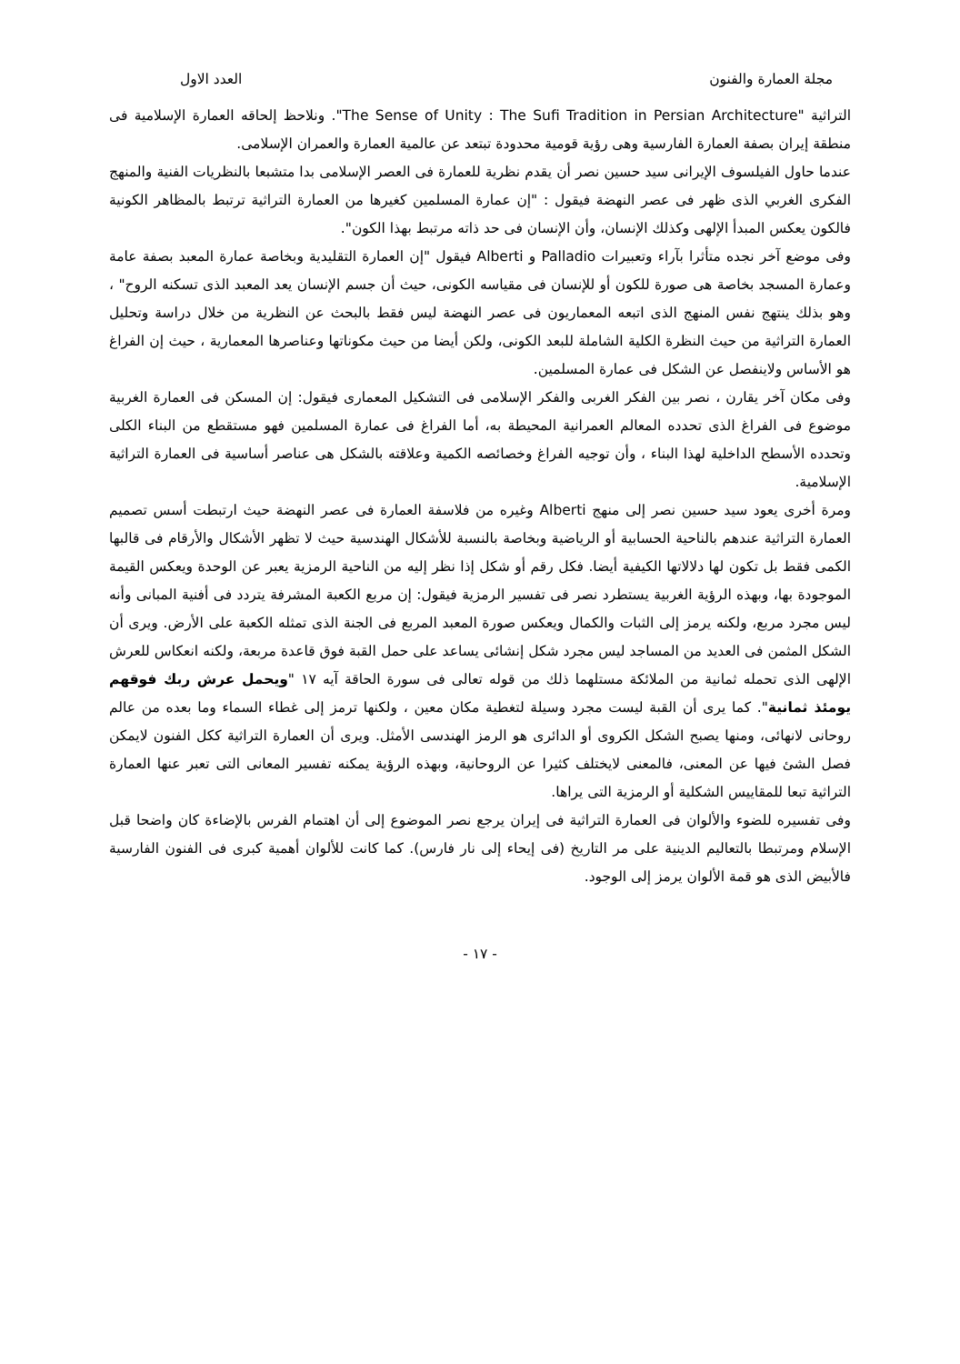مجلة العمارة والفنون العدد الاول
التراثية "The Sense of Unity : The Sufi Tradition in Persian Architecture". ونلاحظ إلحاقه العمارة الإسلامية فى منطقة إيران بصفة العمارة الفارسية وهى رؤية قومية محدودة تبتعد عن عالمية العمارة والعمران الإسلامى.
عندما حاول الفيلسوف الإيرانى سيد حسين نصر أن يقدم نظرية للعمارة فى العصر الإسلامى بدا متشبعا بالنظريات الفنية والمنهج الفكرى الغربي الذى ظهر فى عصر النهضة فيقول : "إن عمارة المسلمين كغيرها من العمارة التراثية ترتبط بالمظاهر الكونية فالكون يعكس المبدأ الإلهى وكذلك الإنسان، وأن الإنسان فى حد ذاته مرتبط بهذا الكون".
وفى موضع آخر نجده متأثرا بآراء وتعبيرات Palladio و Alberti فيقول "إن العمارة التقليدية وبخاصة عمارة المعبد بصفة عامة وعمارة المسجد بخاصة هى صورة للكون أو للإنسان فى مقياسه الكونى، حيث أن جسم الإنسان يعد المعبد الذى تسكنه الروح" ، وهو بذلك ينتهج نفس المنهج الذى اتبعه المعماريون فى عصر النهضة ليس فقط بالبحث عن النظرية من خلال دراسة وتحليل العمارة التراثية من حيث النظرة الكلية الشاملة للبعد الكونى، ولكن أيضا من حيث مكوناتها وعناصرها المعمارية ، حيث إن الفراغ هو الأساس ولاينفصل عن الشكل فى عمارة المسلمين.
وفى مكان آخر يقارن ، نصر بين الفكر الغربى والفكر الإسلامى فى التشكيل المعمارى فيقول: إن المسكن فى العمارة الغربية موضوع فى الفراغ الذى تحدده المعالم العمرانية المحيطة به، أما الفراغ فى عمارة المسلمين فهو مستقطع من البناء الكلى وتحدده الأسطح الداخلية لهذا البناء ، وأن توجيه الفراغ وخصائصه الكمية وعلاقته بالشكل هى عناصر أساسية فى العمارة التراثية الإسلامية.
ومرة أخرى يعود سيد حسين نصر إلى منهج Alberti وغيره من فلاسفة العمارة فى عصر النهضة حيث ارتبطت أسس تصميم العمارة التراثية عندهم بالناحية الحسابية أو الرياضية وبخاصة بالنسبة للأشكال الهندسية حيث لا تظهر الأشكال والأرقام فى قالبها الكمى فقط بل تكون لها دلالاتها الكيفية أيضا. فكل رقم أو شكل إذا نظر إليه من الناحية الرمزية يعبر عن الوحدة ويعكس القيمة الموجودة بها، وبهذه الرؤية الغربية يستطرد نصر فى تفسير الرمزية فيقول: إن مربع الكعبة المشرفة يتردد فى أفنية المبانى وأنه ليس مجرد مربع، ولكنه يرمز إلى الثبات والكمال ويعكس صورة المعبد المربع فى الجنة الذى تمثله الكعبة على الأرض. ويرى أن الشكل المثمن فى العديد من المساجد ليس مجرد شكل إنشائى يساعد على حمل القبة فوق قاعدة مربعة، ولكنه انعكاس للعرش الإلهى الذى تحمله ثمانية من الملائكة مستلهما ذلك من قوله تعالى فى سورة الحاقة آيه ١٧ "ويحمل عرش ربك فوقهم يومئذ ثمانية". كما يرى أن القبة ليست مجرد وسيلة لتغطية مكان معين ، ولكنها ترمز إلى غطاء السماء وما بعده من عالم روحانى لانهائى، ومنها يصبح الشكل الكروى أو الدائرى هو الرمز الهندسى الأمثل. ويرى أن العمارة التراثية ككل الفنون لايمكن فصل الشئ فيها عن المعنى، فالمعنى لايختلف كثيرا عن الروحانية، وبهذه الرؤية يمكنه تفسير المعانى التى تعبر عنها العمارة التراثية تبعا للمقاييس الشكلية أو الرمزية التى يراها.
وفى تفسيره للضوء والألوان فى العمارة التراثية فى إيران يرجع نصر الموضوع إلى أن اهتمام الفرس بالإضاءة كان واضحا قبل الإسلام ومرتبطا بالتعاليم الدينية على مر التاريخ (فى إيحاء إلى نار فارس). كما كانت للألوان أهمية كبرى فى الفنون الفارسية فالأبيض الذى هو قمة الألوان يرمز إلى الوجود.
- ١٧ -